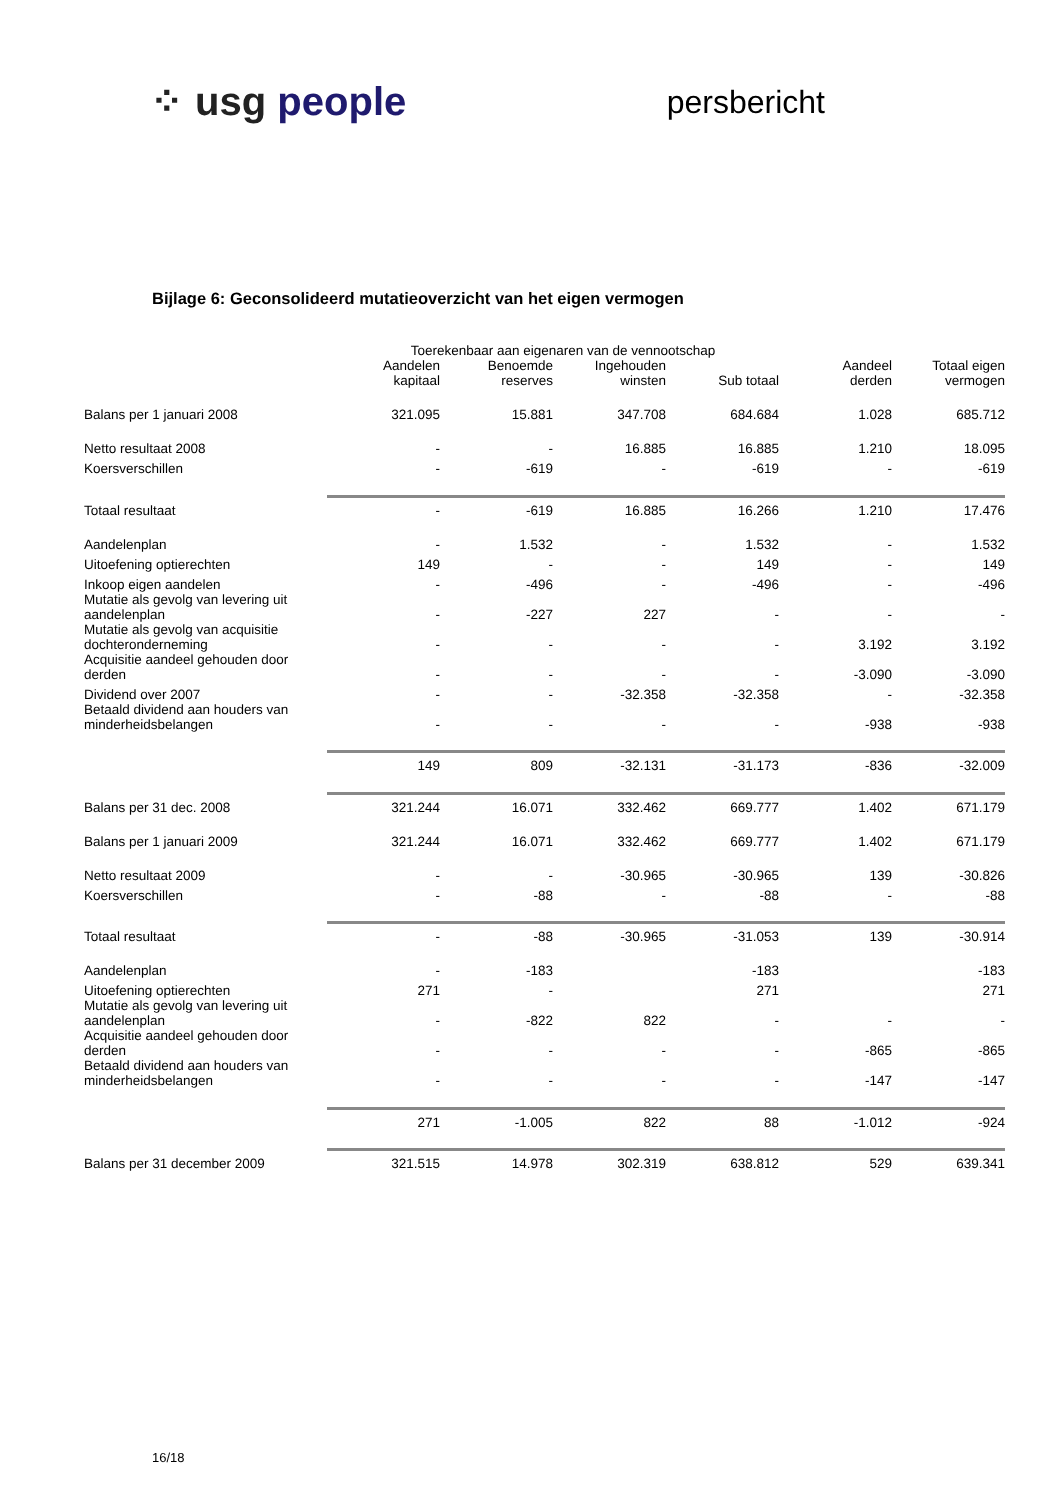⁘ usg people
persbericht
Bijlage 6: Geconsolideerd mutatieoverzicht van het eigen vermogen
| | Toerekenbaar aan eigenaren van de vennootschap | | | | | |
| | Aandelen kapitaal | Benoemde reserves | Ingehouden winsten | Sub totaal | Aandeel derden | Totaal eigen vermogen |
| Balans per 1 januari 2008 | 321.095 | 15.881 | 347.708 | 684.684 | 1.028 | 685.712 |
| Netto resultaat 2008 | - | - | 16.885 | 16.885 | 1.210 | 18.095 |
| Koersverschillen | - | -619 | - | -619 | - | -619 |
| Totaal resultaat | - | -619 | 16.885 | 16.266 | 1.210 | 17.476 |
| Aandelenplan | - | 1.532 | - | 1.532 | - | 1.532 |
| Uitoefening optierechten | 149 | - | - | 149 | - | 149 |
| Inkoop eigen aandelen | - | -496 | - | -496 | - | -496 |
| Mutatie als gevolg van levering uit aandelenplan | - | -227 | 227 | - | - | - |
| Mutatie als gevolg van acquisitie dochteronderneming | - | - | - | - | 3.192 | 3.192 |
| Acquisitie aandeel gehouden door derden | - | - | - | - | -3.090 | -3.090 |
| Dividend over 2007 | - | - | -32.358 | -32.358 | - | -32.358 |
| Betaald dividend aan houders van minderheidsbelangen | - | - | - | - | -938 | -938 |
| | 149 | 809 | -32.131 | -31.173 | -836 | -32.009 |
| Balans per 31 dec. 2008 | 321.244 | 16.071 | 332.462 | 669.777 | 1.402 | 671.179 |
| Balans per 1 januari 2009 | 321.244 | 16.071 | 332.462 | 669.777 | 1.402 | 671.179 |
| Netto resultaat 2009 | - | - | -30.965 | -30.965 | 139 | -30.826 |
| Koersverschillen | - | -88 | - | -88 | - | -88 |
| Totaal resultaat | - | -88 | -30.965 | -31.053 | 139 | -30.914 |
| Aandelenplan | - | -183 | | -183 | | -183 |
| Uitoefening optierechten | 271 | - | | 271 | | 271 |
| Mutatie als gevolg van levering uit aandelenplan | - | -822 | 822 | - | - | - |
| Acquisitie aandeel gehouden door derden | - | - | - | - | -865 | -865 |
| Betaald dividend aan houders van minderheidsbelangen | - | - | - | - | -147 | -147 |
| | 271 | -1.005 | 822 | 88 | -1.012 | -924 |
| Balans per 31 december 2009 | 321.515 | 14.978 | 302.319 | 638.812 | 529 | 639.341 |
16/18